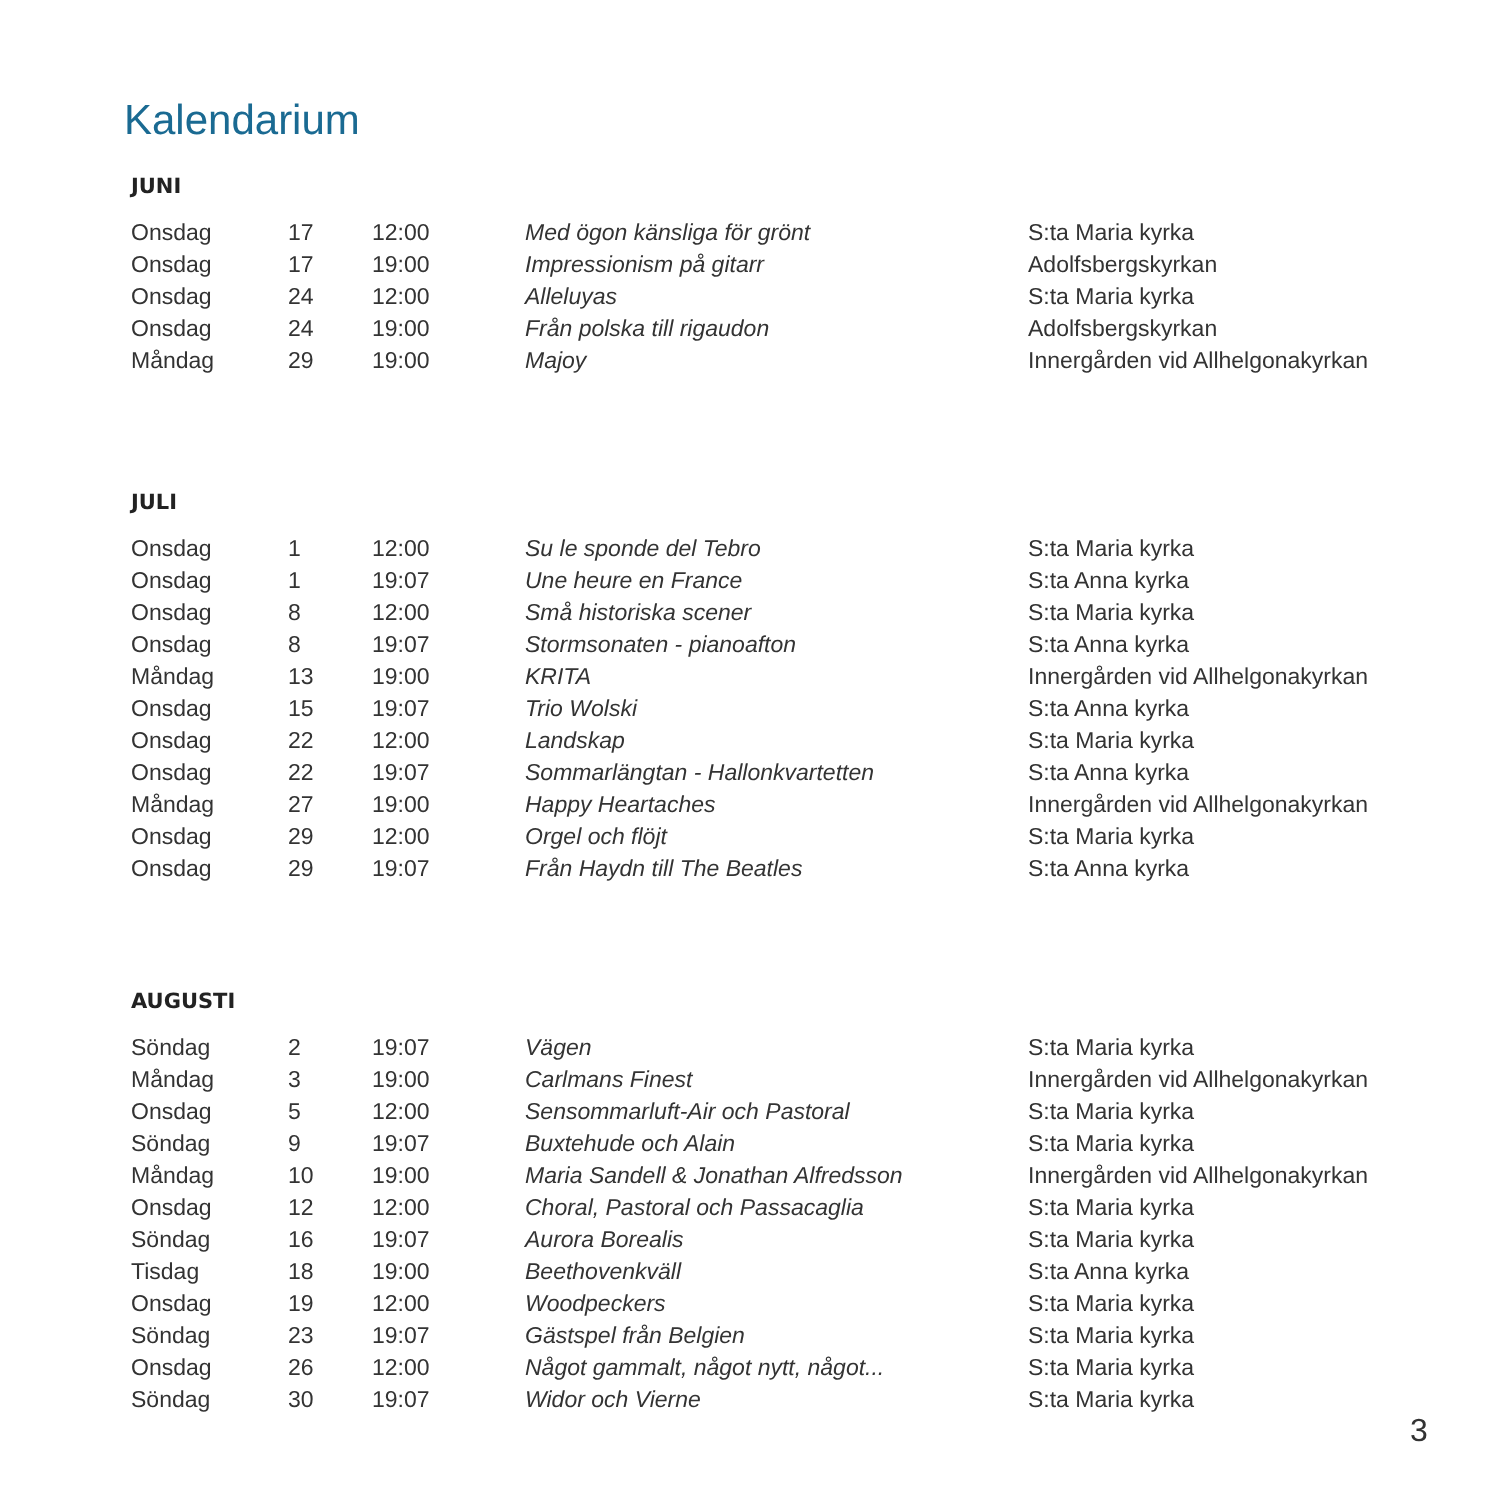Kalendarium
JUNI
| Onsdag | 17 | 12:00 | Med ögon känsliga för grönt | S:ta Maria kyrka |
| Onsdag | 17 | 19:00 | Impressionism på gitarr | Adolfsbergskyrkan |
| Onsdag | 24 | 12:00 | Alleluyas | S:ta Maria kyrka |
| Onsdag | 24 | 19:00 | Från polska till rigaudon | Adolfsbergskyrkan |
| Måndag | 29 | 19:00 | Majoy | Innergården vid Allhelgonakyrkan |
JULI
| Onsdag | 1 | 12:00 | Su le sponde del Tebro | S:ta Maria kyrka |
| Onsdag | 1 | 19:07 | Une heure en France | S:ta Anna kyrka |
| Onsdag | 8 | 12:00 | Små historiska scener | S:ta Maria kyrka |
| Onsdag | 8 | 19:07 | Stormsonaten - pianoafton | S:ta Anna kyrka |
| Måndag | 13 | 19:00 | KRITA | Innergården vid Allhelgonakyrkan |
| Onsdag | 15 | 19:07 | Trio Wolski | S:ta Anna kyrka |
| Onsdag | 22 | 12:00 | Landskap | S:ta Maria kyrka |
| Onsdag | 22 | 19:07 | Sommarlängtan - Hallonkvartetten | S:ta Anna kyrka |
| Måndag | 27 | 19:00 | Happy Heartaches | Innergården vid Allhelgonakyrkan |
| Onsdag | 29 | 12:00 | Orgel och flöjt | S:ta Maria kyrka |
| Onsdag | 29 | 19:07 | Från Haydn till The Beatles | S:ta Anna kyrka |
AUGUSTI
| Söndag | 2 | 19:07 | Vägen | S:ta Maria kyrka |
| Måndag | 3 | 19:00 | Carlmans Finest | Innergården vid Allhelgonakyrkan |
| Onsdag | 5 | 12:00 | Sensommarluft-Air och Pastoral | S:ta Maria kyrka |
| Söndag | 9 | 19:07 | Buxtehude och Alain | S:ta Maria kyrka |
| Måndag | 10 | 19:00 | Maria Sandell & Jonathan Alfredsson | Innergården vid Allhelgonakyrkan |
| Onsdag | 12 | 12:00 | Choral, Pastoral och Passacaglia | S:ta Maria kyrka |
| Söndag | 16 | 19:07 | Aurora Borealis | S:ta Maria kyrka |
| Tisdag | 18 | 19:00 | Beethovenkväll | S:ta Anna kyrka |
| Onsdag | 19 | 12:00 | Woodpeckers | S:ta Maria kyrka |
| Söndag | 23 | 19:07 | Gästspel från Belgien | S:ta Maria kyrka |
| Onsdag | 26 | 12:00 | Något gammalt, något nytt, något... | S:ta Maria kyrka |
| Söndag | 30 | 19:07 | Widor och Vierne | S:ta Maria kyrka |
3